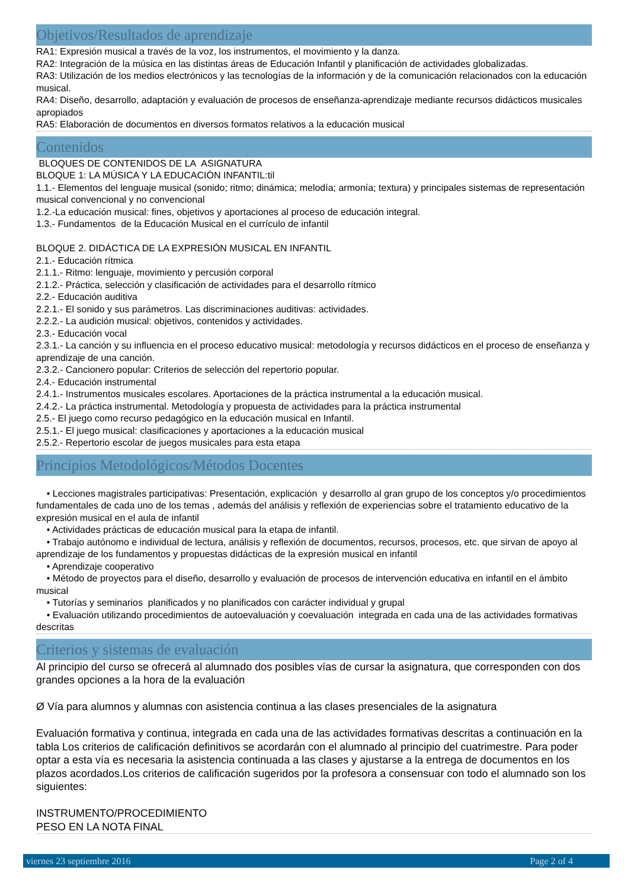Objetivos/Resultados de aprendizaje
RA1: Expresión musical a través de la voz, los instrumentos, el movimiento y la danza.
RA2: Integración de la música en las distintas áreas de Educación Infantil y planificación de actividades globalizadas.
RA3: Utilización de los medios electrónicos y las tecnologías de la información y de la comunicación relacionados con la educación musical.
RA4: Diseño, desarrollo, adaptación y evaluación de procesos de enseñanza-aprendizaje mediante recursos didácticos musicales apropiados
RA5: Elaboración de documentos en diversos formatos relativos a la educación musical
Contenidos
BLOQUES DE CONTENIDOS DE LA ASIGNATURA
BLOQUE 1: LA MÚSICA Y LA EDUCACIÓN INFANTIL:til
1.1.- Elementos del lenguaje musical (sonido; ritmo; dinámica; melodía; armonía; textura) y principales sistemas de representación musical convencional y no convencional
1.2.-La educación musical: fines, objetivos y aportaciones al proceso de educación integral.
1.3.- Fundamentos de la Educación Musical en el currículo de infantil
BLOQUE 2. DIDÁCTICA DE LA EXPRESIÓN MUSICAL EN INFANTIL
2.1.- Educación rítmica
2.1.1.- Ritmo: lenguaje, movimiento y percusión corporal
2.1.2.- Práctica, selección y clasificación de actividades para el desarrollo rítmico
2.2.- Educación auditiva
2.2.1.- El sonido y sus parámetros. Las discriminaciones auditivas: actividades.
2.2.2.- La audición musical: objetivos, contenidos y actividades.
2.3.- Educación vocal
2.3.1.- La canción y su influencia en el proceso educativo musical: metodología y recursos didácticos en el proceso de enseñanza y aprendizaje de una canción.
2.3.2.- Cancionero popular: Criterios de selección del repertorio popular.
2.4.- Educación instrumental
2.4.1.- Instrumentos musicales escolares. Aportaciones de la práctica instrumental a la educación musical.
2.4.2.- La práctica instrumental. Metodología y propuesta de actividades para la práctica instrumental
2.5.- El juego como recurso pedagógico en la educación musical en Infantil.
2.5.1.- El juego musical: clasificaciones y aportaciones a la educación musical
2.5.2.- Repertorio escolar de juegos musicales para esta etapa
Principios Metodológicos/Métodos Docentes
• Lecciones magistrales participativas: Presentación, explicación y desarrollo al gran grupo de los conceptos y/o procedimientos fundamentales de cada uno de los temas , además del análisis y reflexión de experiencias sobre el tratamiento educativo de la expresión musical en el aula de infantil
• Actividades prácticas de educación musical para la etapa de infantil.
• Trabajo autónomo e individual de lectura, análisis y reflexión de documentos, recursos, procesos, etc. que sirvan de apoyo al aprendizaje de los fundamentos y propuestas didácticas de la expresión musical en infantil
• Aprendizaje cooperativo
• Método de proyectos para el diseño, desarrollo y evaluación de procesos de intervención educativa en infantil en el ámbito musical
• Tutorías y seminarios planificados y no planificados con carácter individual y grupal
• Evaluación utilizando procedimientos de autoevaluación y coevaluación integrada en cada una de las actividades formativas descritas
Criterios y sistemas de evaluación
Al principio del curso se ofrecerá al alumnado dos posibles vías de cursar la asignatura, que corresponden con dos grandes opciones a la hora de la evaluación
Ø Vía para alumnos y alumnas con asistencia continua a las clases presenciales de la asignatura
Evaluación formativa y continua, integrada en cada una de las actividades formativas descritas a continuación en la tabla Los criterios de calificación definitivos se acordarán con el alumnado al principio del cuatrimestre. Para poder optar a esta vía es necesaria la asistencia continuada a las clases y ajustarse a la entrega de documentos en los plazos acordados.Los criterios de calificación sugeridos por la profesora a consensuar con todo el alumnado son los siguientes:
INSTRUMENTO/PROCEDIMIENTO
PESO EN LA NOTA FINAL
viernes 23 septiembre 2016 Page 2 of 4